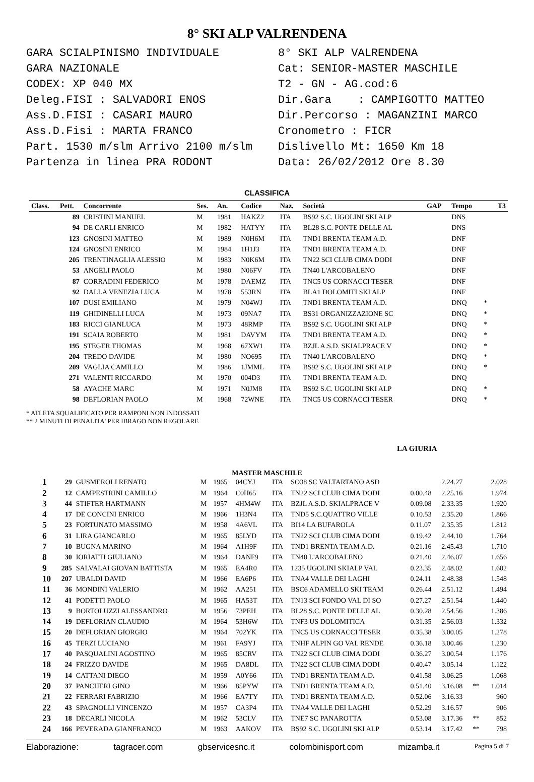8° SKI ALP VALRENDENA
GARA SCIALPINISMO INDIVIDUALE
GARA NAZIONALE
CODEX: XP 040 MX
Deleg.FISI : SALVADORI ENOS
Ass.D.FISI : CASARI MAURO
Ass.D.Fisi : MARTA FRANCO
Part. 1530 m/slm Arrivo 2100 m/slm
Partenza in linea PRA RODONT
8° SKI ALP VALRENDENA
Cat: SENIOR-MASTER MASCHILE
T2 - GN - AG.cod:6
Dir.Gara : CAMPIGOTTO MATTEO
Dir.Percorso : MAGANZINI MARCO
Cronometro : FICR
Dislivello Mt: 1650 Km 18
Data: 26/02/2012 Ore 8.30
CLASSIFICA
| Class. | Pett. | Concorrente | Ses. | An. | Codice | Naz. | Società | GAP | Tempo | | T3 |
| --- | --- | --- | --- | --- | --- | --- | --- | --- | --- | --- | --- |
| | 89 | CRISTINI MANUEL | M | 1981 | HAKZ2 | ITA | BS92 S.C. UGOLINI SKI ALP | | DNS | | |
| | 94 | DE CARLI ENRICO | M | 1982 | HATYY | ITA | BL28 S.C. PONTE DELLE AL | | DNS | | |
| | 123 | GNOSINI MATTEO | M | 1989 | N0H6M | ITA | TND1 BRENTA TEAM A.D. | | DNF | | |
| | 124 | GNOSINI ENRICO | M | 1984 | 1H1J3 | ITA | TND1 BRENTA TEAM A.D. | | DNF | | |
| | 205 | TRENTINAGLIA ALESSIO | M | 1983 | N0K6M | ITA | TN22 SCI CLUB CIMA DODI | | DNF | | |
| | 53 | ANGELI PAOLO | M | 1980 | N06FV | ITA | TN40 L'ARCOBALENO | | DNF | | |
| | 87 | CORRADINI FEDERICO | M | 1978 | DAEMZ | ITA | TNC5 US CORNACCI TESER | | DNF | | |
| | 92 | DALLA VENEZIA LUCA | M | 1978 | 553RN | ITA | BLA1 DOLOMITI SKI ALP | | DNF | | |
| | 107 | DUSI EMILIANO | M | 1979 | N04WJ | ITA | TND1 BRENTA TEAM A.D. | | DNQ | * | |
| | 119 | GHIDINELLI LUCA | M | 1973 | 09NA7 | ITA | BS31 ORGANIZZAZIONE SC | | DNQ | * | |
| | 183 | RICCI GIANLUCA | M | 1973 | 48RMP | ITA | BS92 S.C. UGOLINI SKI ALP | | DNQ | * | |
| | 191 | SCAIA ROBERTO | M | 1981 | DAVYM | ITA | TND1 BRENTA TEAM A.D. | | DNQ | * | |
| | 195 | STEGER THOMAS | M | 1968 | 67XW1 | ITA | BZJL A.S.D. SKIALPRACE V | | DNQ | * | |
| | 204 | TREDO DAVIDE | M | 1980 | NO695 | ITA | TN40 L'ARCOBALENO | | DNQ | * | |
| | 209 | VAGLIA CAMILLO | M | 1986 | 1JMML | ITA | BS92 S.C. UGOLINI SKI ALP | | DNQ | * | |
| | 271 | VALENTI RICCARDO | M | 1970 | 004D3 | ITA | TND1 BRENTA TEAM A.D. | | DNQ | | |
| | 58 | AYACHE MARC | M | 1971 | N0JM8 | ITA | BS92 S.C. UGOLINI SKI ALP | | DNQ | * | |
| | 98 | DEFLORIAN PAOLO | M | 1968 | 72WNE | ITA | TNC5 US CORNACCI TESER | | DNQ | * | |
* ATLETA SQUALIFICATO PER RAMPONI NON INDOSSATI
** 2 MINUTI DI PENALITA' PER IBRAGO NON REGOLARE
LA GIURIA
MASTER MASCHILE
| 1 | 29 | GUSMEROLI RENATO | M | 1965 | 04CYJ | ITA | SO38 SC VALTARTANO ASD | | 2.24.27 | | 2.028 |
| 2 | 12 | CAMPESTRINI CAMILLO | M | 1964 | C0H65 | ITA | TN22 SCI CLUB CIMA DODI | 0.00.48 | 2.25.16 | | 1.974 |
| 3 | 44 | STIFTER HARTMANN | M | 1957 | 4HM4W | ITA | BZJL A.S.D. SKIALPRACE V | 0.09.08 | 2.33.35 | | 1.920 |
| 4 | 17 | DE CONCINI ENRICO | M | 1966 | 1H3N4 | ITA | TND5 S.C.QUATTRO VILLE | 0.10.53 | 2.35.20 | | 1.866 |
| 5 | 23 | FORTUNATO MASSIMO | M | 1958 | 4A6VL | ITA | BI14 LA BUFAROLA | 0.11.07 | 2.35.35 | | 1.812 |
| 6 | 31 | LIRA GIANCARLO | M | 1965 | 85LYD | ITA | TN22 SCI CLUB CIMA DODI | 0.19.42 | 2.44.10 | | 1.764 |
| 7 | 10 | BUGNA MARINO | M | 1964 | A1H9F | ITA | TND1 BRENTA TEAM A.D. | 0.21.16 | 2.45.43 | | 1.710 |
| 8 | 30 | IORIATTI GIULIANO | M | 1964 | DANF9 | ITA | TN40 L'ARCOBALENO | 0.21.40 | 2.46.07 | | 1.656 |
| 9 | 285 | SALVALAI GIOVAN BATTISTA | M | 1965 | EA4R0 | ITA | 1235 UGOLINI SKIALP VAL | 0.23.35 | 2.48.02 | | 1.602 |
| 10 | 207 | UBALDI DAVID | M | 1966 | EA6P6 | ITA | TNA4 VALLE DEI LAGHI | 0.24.11 | 2.48.38 | | 1.548 |
| 11 | 36 | MONDINI VALERIO | M | 1962 | AA251 | ITA | BSC6 ADAMELLO SKI TEAM | 0.26.44 | 2.51.12 | | 1.494 |
| 12 | 41 | PODETTI PAOLO | M | 1965 | HA53T | ITA | TN13 SCI FONDO VAL DI SO | 0.27.27 | 2.51.54 | | 1.440 |
| 13 | 9 | BORTOLUZZI ALESSANDRO | M | 1956 | 73PEH | ITA | BL28 S.C. PONTE DELLE AL | 0.30.28 | 2.54.56 | | 1.386 |
| 14 | 19 | DEFLORIAN CLAUDIO | M | 1964 | 53H6W | ITA | TNF3 US DOLOMITICA | 0.31.35 | 2.56.03 | | 1.332 |
| 15 | 20 | DEFLORIAN GIORGIO | M | 1964 | 702YK | ITA | TNC5 US CORNACCI TESER | 0.35.38 | 3.00.05 | | 1.278 |
| 16 | 45 | TERZI LUCIANO | M | 1961 | FA9YJ | ITA | TNHF ALPIN GO VAL RENDE | 0.36.18 | 3.00.46 | | 1.230 |
| 17 | 40 | PASQUALINI AGOSTINO | M | 1965 | 85CRV | ITA | TN22 SCI CLUB CIMA DODI | 0.36.27 | 3.00.54 | | 1.176 |
| 18 | 24 | FRIZZO DAVIDE | M | 1965 | DA8DL | ITA | TN22 SCI CLUB CIMA DODI | 0.40.47 | 3.05.14 | | 1.122 |
| 19 | 14 | CATTANI DIEGO | M | 1959 | A0Y66 | ITA | TND1 BRENTA TEAM A.D. | 0.41.58 | 3.06.25 | | 1.068 |
| 20 | 37 | PANCHERI GINO | M | 1966 | 85PYW | ITA | TND1 BRENTA TEAM A.D. | 0.51.40 | 3.16.08 | ** | 1.014 |
| 21 | 22 | FERRARI FABRIZIO | M | 1966 | EA7TY | ITA | TND1 BRENTA TEAM A.D. | 0.52.06 | 3.16.33 | | 960 |
| 22 | 43 | SPAGNOLLI VINCENZO | M | 1957 | CA3P4 | ITA | TNA4 VALLE DEI LAGHI | 0.52.29 | 3.16.57 | | 906 |
| 23 | 18 | DECARLI NICOLA | M | 1962 | 53CLV | ITA | TNE7 SC PANAROTTA | 0.53.08 | 3.17.36 | ** | 852 |
| 24 | 166 | PEVERADA GIANFRANCO | M | 1963 | AAKOV | ITA | BS92 S.C. UGOLINI SKI ALP | 0.53.14 | 3.17.42 | ** | 798 |
Elaborazione: tagracer.com gbservicesnc.it colombinisport.com mizamba.it Pagina 5 di 7